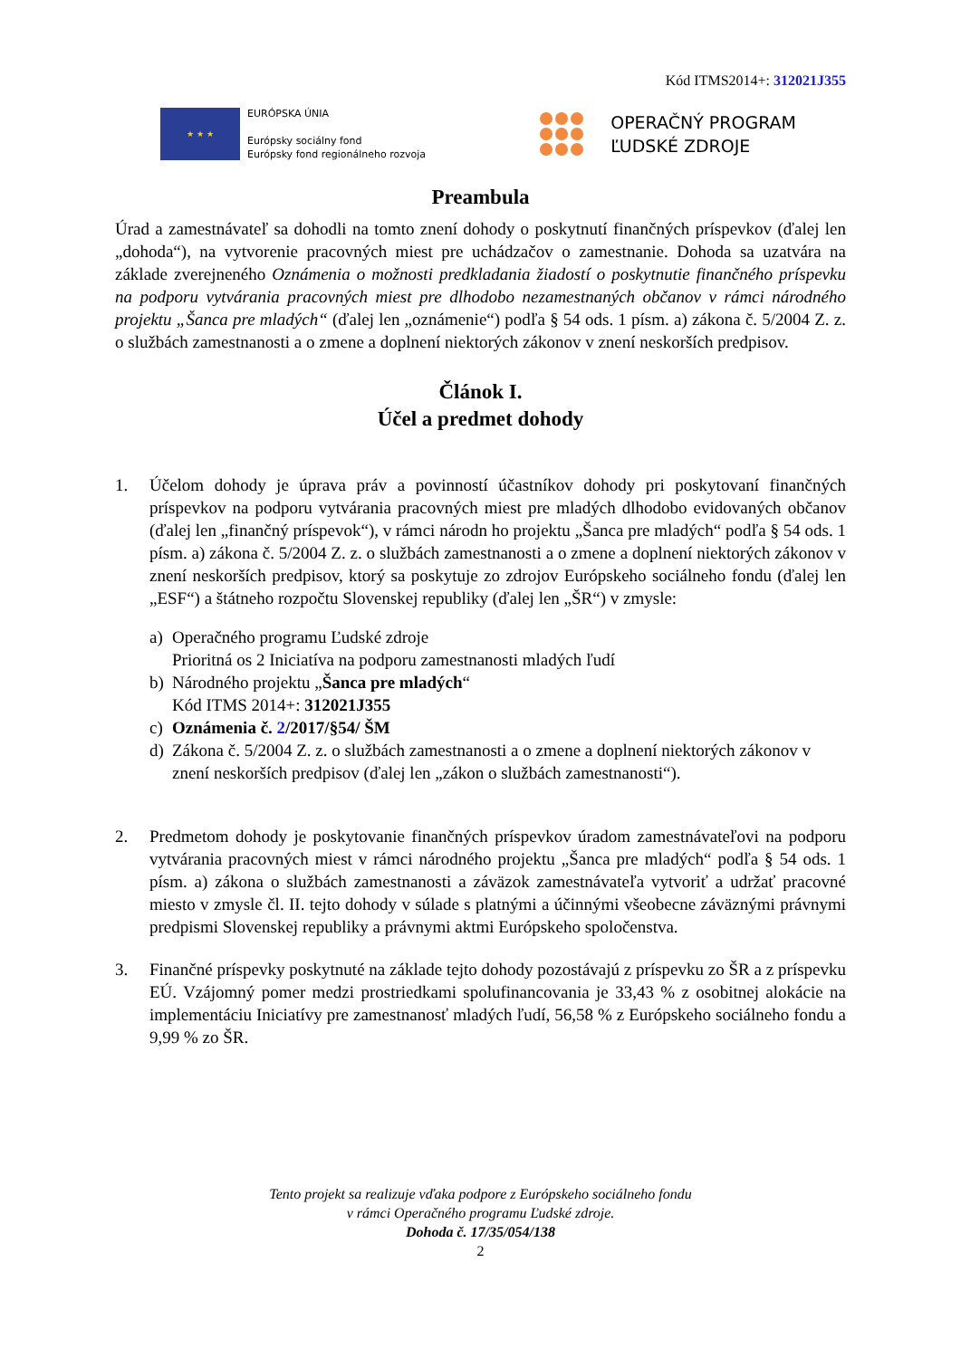Kód ITMS2014+: 312021J355
★ ★ ★
EURÓPSKA ÚNIA
Európsky sociálny fond
Európsky fond regionálneho rozvoja
OPERAČNÝ PROGRAM
ĽUDSKÉ ZDROJE
Preambula
Úrad a zamestnávateľ sa dohodli na tomto znení dohody o poskytnutí finančných príspevkov (ďalej len „dohoda“), na vytvorenie pracovných miest pre uchádzačov o zamestnanie. Dohoda sa uzatvára na základe zverejneného Oznámenia o možnosti predkladania žiadostí o poskytnutie finančného príspevku na podporu vytvárania pracovných miest pre dlhodobo nezamestnaných občanov v rámci národného projektu „Šanca pre mladých“ (ďalej len „oznámenie“) podľa § 54 ods. 1 písm. a) zákona č. 5/2004 Z. z. o službách zamestnanosti a o zmene a doplnení niektorých zákonov v znení neskorších predpisov.
Článok I.
Účel a predmet dohody
1. Účelom dohody je úprava práv a povinností účastníkov dohody pri poskytovaní finančných príspevkov na podporu vytvárania pracovných miest pre mladých dlhodobo evidovaných občanov (ďalej len „finančný príspevok“), v rámci národn ho projektu „Šanca pre mladých“ podľa § 54 ods. 1 písm. a) zákona č. 5/2004 Z. z. o službách zamestnanosti a o zmene a doplnení niektorých zákonov v znení neskorších predpisov, ktorý sa poskytuje zo zdrojov Európskeho sociálneho fondu (ďalej len „ESF“) a štátneho rozpočtu Slovenskej republiky (ďalej len „ŠR“) v zmysle:
a) Operačného programu Ľudské zdroje
Prioritná os 2 Iniciatíva na podporu zamestnanosti mladých ľudí
b) Národného projektu „Šanca pre mladých“
Kód ITMS 2014+: 312021J355
c) Oznámenia č. 2/2017/§54/ ŠM
d) Zákona č. 5/2004 Z. z. o službách zamestnanosti a o zmene a doplnení niektorých zákonov v znení neskorších predpisov (ďalej len „zákon o službách zamestnanosti“).
2. Predmetom dohody je poskytovanie finančných príspevkov úradom zamestnávateľovi na podporu vytvárania pracovných miest v rámci národného projektu „Šanca pre mladých“ podľa § 54 ods. 1 písm. a) zákona o službách zamestnanosti a záväzok zamestnávateľa vytvoriť a udržať pracovné miesto v zmysle čl. II. tejto dohody v súlade s platnými a účinnými všeobecne záväznými právnymi predpismi Slovenskej republiky a právnymi aktmi Európskeho spoločenstva.
3. Finančné príspevky poskytnuté na základe tejto dohody pozostávajú z príspevku zo ŠR a z príspevku EÚ. Vzájomný pomer medzi prostriedkami spolufinancovania je 33,43 % z osobitnej alokácie na implementáciu Iniciatívy pre zamestnanosť mladých ľudí, 56,58 % z Európskeho sociálneho fondu a 9,99 % zo ŠR.
Tento projekt sa realizuje vďaka podpore z Európskeho sociálneho fondu
v rámci Operačného programu Ľudské zdroje.
Dohoda č. 17/35/054/138
2